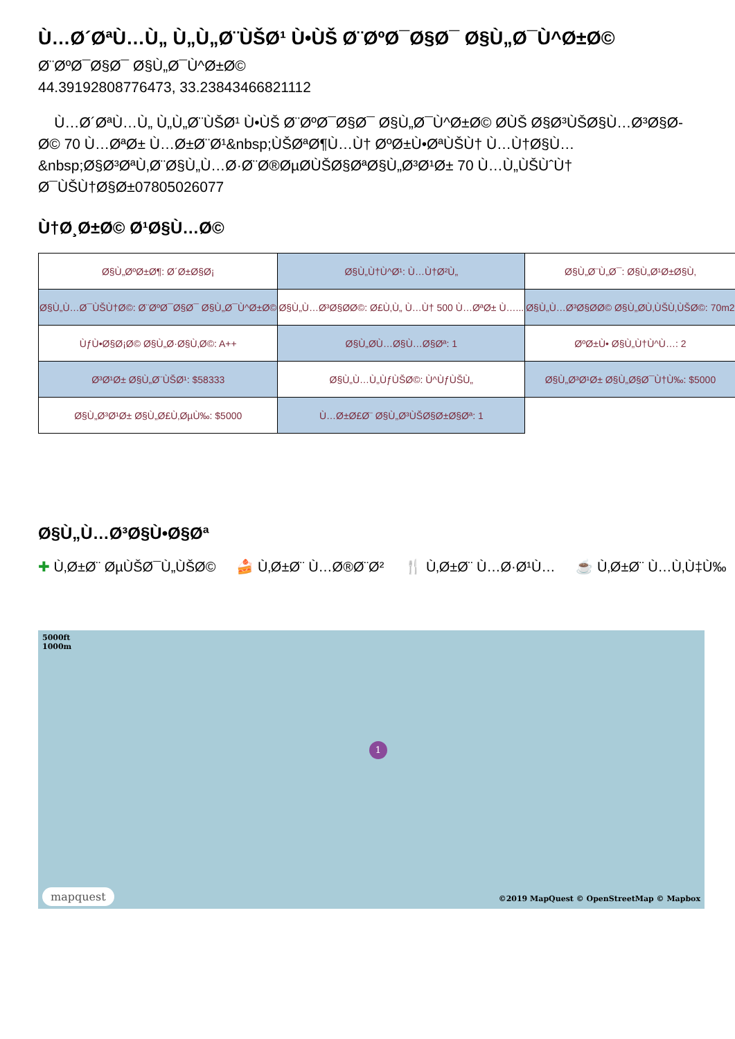Ù…Ø´ØªÙ…Ù„ Ù„Ù„Ø¨ÙŠØ¹ Ù•ÙŠ Ø¨ØºØ¯Ø§Ø¯ Ø§Ù„Ø¯Ù^Ø±Ø©
Ø¨ØºØ¯Ø§Ø¯ Ø§Ù„Ø¯Ù^Ø±Ø©
44.39192808776473, 33.23843466821112
Ù…Ø´ØªÙ…Ù„ Ù„Ù„Ø¨ÙŠØ¹ Ù•ÙŠ Ø¨ØºØ¯Ø§Ø¯ Ø§Ù„Ø¯Ù^Ø±Ø© Ø­ÙŠ Ø§Ø³ÙŠØ§Ù…Ø³Ø§Ø­Ø© 70 Ù…ØªØ± Ù…Ø±Ø¨Ø¹&nbsp;ÙŠØªØ¶Ù…Ù† ØºØ±Ù•ØªÙŠÙ† Ù…Ù†Ø§Ù…&nbsp;Ø§Ø³ØªÙ‚Ø¨Ø§Ù„Ù…Ø·Ø¨Ø®ØµØ­ÙŠØ§ØªØ§Ù„Ø³Ø¹Ø± 70 Ù…Ù„ÙŠÙˆÙ† Ø¯ÙŠÙ†Ø§Ø±07805026077
Ù†Ø¸Ø±Ø© Ø¹Ø§Ù…Ø©
| Ø§Ù„ØºØ±Ø¶: Ø´Ø±Ø§Ø¡ | Ø§Ù„Ù†Ù^Ø¹: Ù…Ù†Ø²Ù„ | Ø§Ù„Ø¨Ù„Ø¯: Ø§Ù„Ø¹Ø±Ø§Ù‚ |
| Ø§Ù„Ù…Ø¯ÙŠÙ†Ø©: Ø¨ØºØ¯Ø§Ø¯ Ø§Ù„Ø¯Ù^Ø±Ø© | Ø§Ù„Ù…Ø³Ø§Ø­Ø©: Ø£Ù‚Ù„ Ù…Ù† 500 Ù…ØªØ± Ù…... | Ø§Ù„Ù…Ø³Ø§Ø­Ø© Ø§Ù„Ø­Ù‚ÙŠÙ‚ÙŠØ©: 70m2 |
| ÙƒÙ•Ø§Ø¡Ø© Ø§Ù„Ø·Ø§Ù‚Ø©: A++ | Ø§Ù„Ø­Ù…Ø§Ù…Ø§Øª: 1 | ØºØ±Ù• Ø§Ù„Ù†Ù^Ù…: 2 |
| Ø³Ø¹Ø± Ø§Ù„Ø¨ÙŠØ¹: $58333 | Ø§Ù„Ù…Ù„ÙƒÙŠØ©: Ù^ÙƒÙŠÙ„ | Ø§Ù„Ø³Ø¹Ø± Ø§Ù„Ø§Ø¯Ù†Ù‰: $5000 |
| Ø§Ù„Ø³Ø¹Ø± Ø§Ù„Ø£Ù‚ØµÙ‰: $5000 | Ù…Ø±Ø£Ø¨ Ø§Ù„Ø³ÙŠØ§Ø±Ø§Øª: 1 | |
Ø§Ù„Ù…Ø³Ø§Ù•Ø§Øª
✚ Ù‚Ø±Ø¨ ØµÙŠØ¯Ù„ÙŠØ© 🍰 Ù‚Ø±Ø¨ Ù…Ø®Ø¨Ø² 🍴 Ù‚Ø±Ø¨ Ù…Ø·Ø¹Ù… ☕ Ù‚Ø±Ø¨ Ù…Ù‚Ù‡Ù‰
5000ft
1000m
1
mapquest
©2019 MapQuest © OpenStreetMap © Mapbox